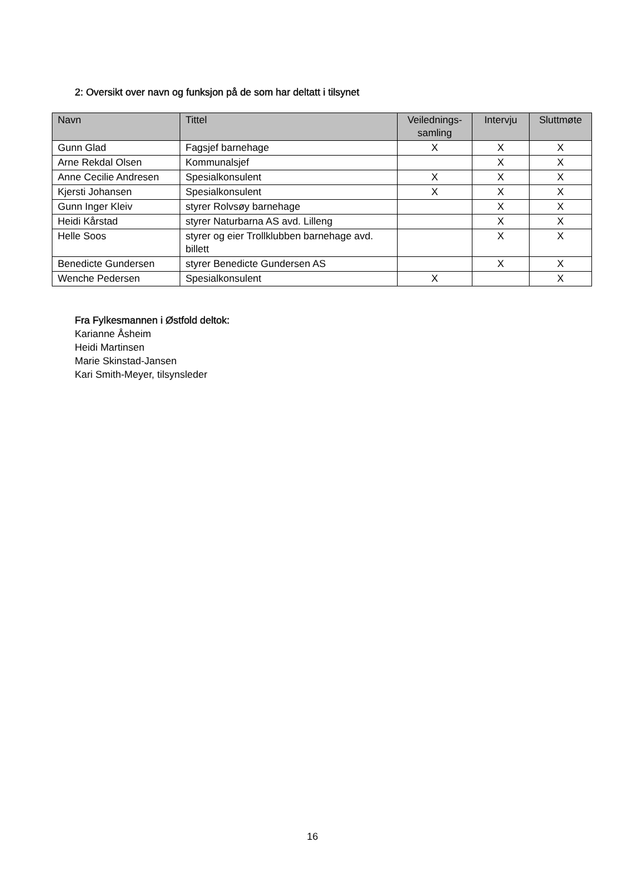2: Oversikt over navn og funksjon på de som har deltatt i tilsynet
| Navn | Tittel | Veilednings-samling | Intervju | Sluttmøte |
| --- | --- | --- | --- | --- |
| Gunn Glad | Fagsjef barnehage | X | X | X |
| Arne Rekdal Olsen | Kommunalsjef | | X | X |
| Anne Cecilie Andresen | Spesialkonsulent | X | X | X |
| Kjersti Johansen | Spesialkonsulent | X | X | X |
| Gunn Inger Kleiv | styrer Rolvsøy barnehage | | X | X |
| Heidi Kårstad | styrer Naturbarna AS avd. Lilleng | | X | X |
| Helle Soos | styrer og eier Trollklubben barnehage avd. billett | | X | X |
| Benedicte Gundersen | styrer Benedicte Gundersen AS | | X | X |
| Wenche Pedersen | Spesialkonsulent | X | | X |
Fra Fylkesmannen i Østfold deltok:
Karianne Åsheim
Heidi Martinsen
Marie Skinstad-Jansen
Kari Smith-Meyer, tilsynsleder
16